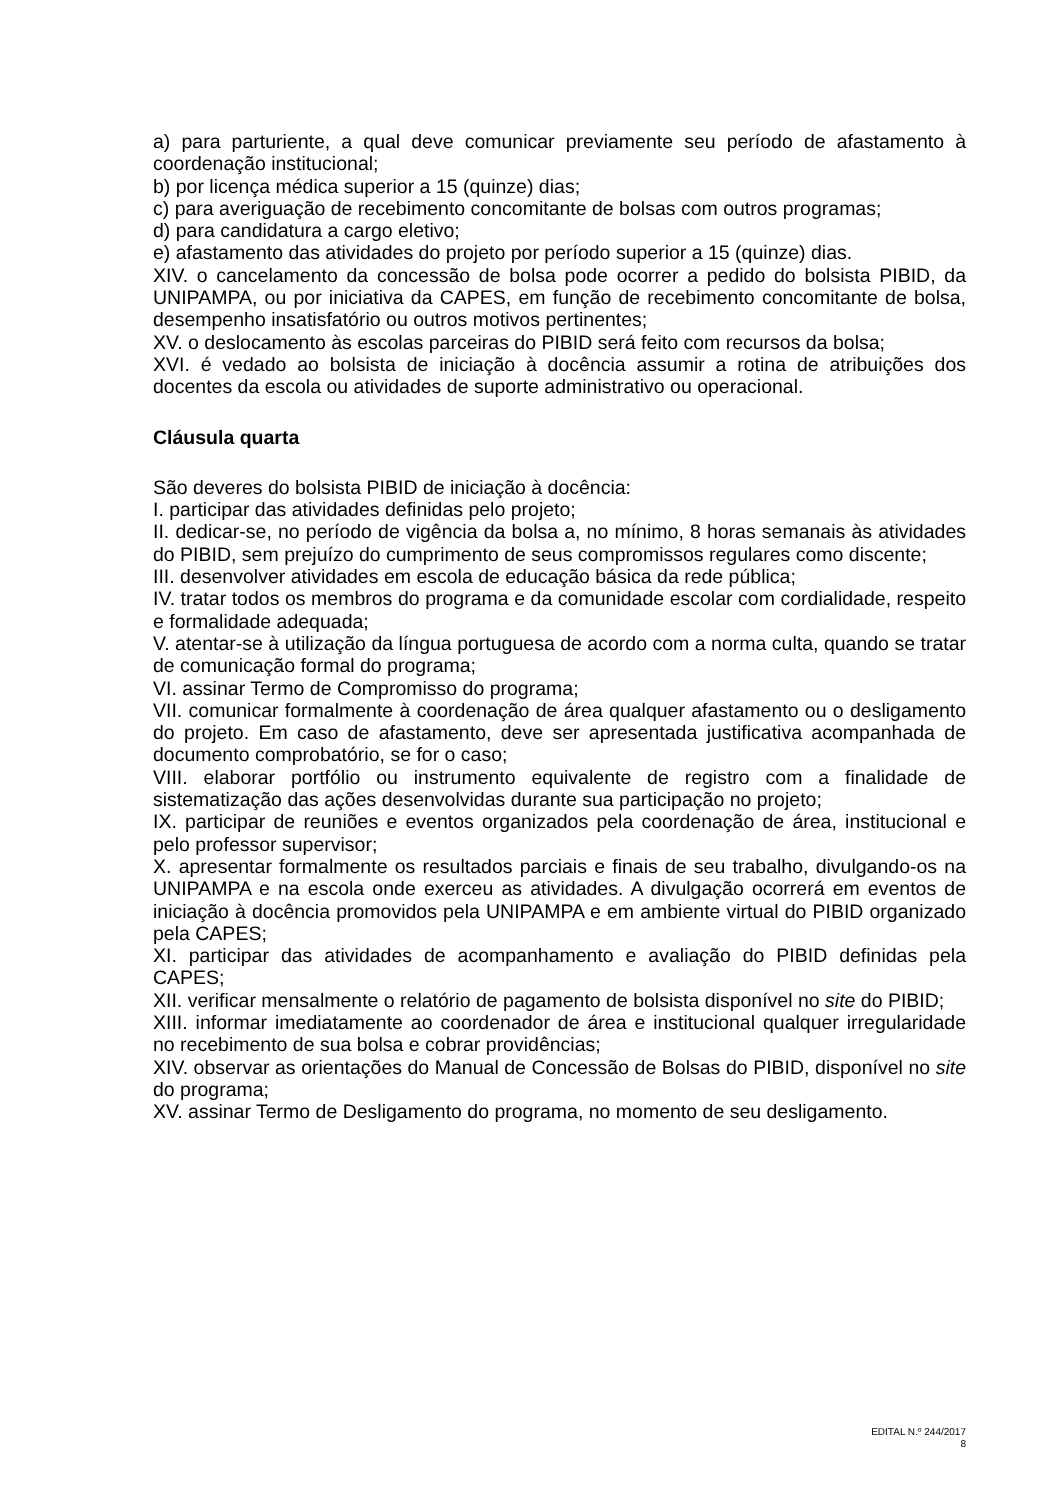a) para parturiente, a qual deve comunicar previamente seu período de afastamento à coordenação institucional;
b) por licença médica superior a 15 (quinze) dias;
c) para averiguação de recebimento concomitante de bolsas com outros programas;
d) para candidatura a cargo eletivo;
e) afastamento das atividades do projeto por período superior a 15 (quinze) dias.
XIV. o cancelamento da concessão de bolsa pode ocorrer a pedido do bolsista PIBID, da UNIPAMPA, ou por iniciativa da CAPES, em função de recebimento concomitante de bolsa, desempenho insatisfatório ou outros motivos pertinentes;
XV. o deslocamento às escolas parceiras do PIBID será feito com recursos da bolsa;
XVI. é vedado ao bolsista de iniciação à docência assumir a rotina de atribuições dos docentes da escola ou atividades de suporte administrativo ou operacional.
Cláusula quarta
São deveres do bolsista PIBID de iniciação à docência:
I. participar das atividades definidas pelo projeto;
II. dedicar-se, no período de vigência da bolsa a, no mínimo, 8 horas semanais às atividades do PIBID, sem prejuízo do cumprimento de seus compromissos regulares como discente;
III. desenvolver atividades em escola de educação básica da rede pública;
IV. tratar todos os membros do programa e da comunidade escolar com cordialidade, respeito e formalidade adequada;
V. atentar-se à utilização da língua portuguesa de acordo com a norma culta, quando se tratar de comunicação formal do programa;
VI. assinar Termo de Compromisso do programa;
VII. comunicar formalmente à coordenação de área qualquer afastamento ou o desligamento do projeto. Em caso de afastamento, deve ser apresentada justificativa acompanhada de documento comprobatório, se for o caso;
VIII. elaborar portfólio ou instrumento equivalente de registro com a finalidade de sistematização das ações desenvolvidas durante sua participação no projeto;
IX. participar de reuniões e eventos organizados pela coordenação de área, institucional e pelo professor supervisor;
X. apresentar formalmente os resultados parciais e finais de seu trabalho, divulgando-os na UNIPAMPA e na escola onde exerceu as atividades. A divulgação ocorrerá em eventos de iniciação à docência promovidos pela UNIPAMPA e em ambiente virtual do PIBID organizado pela CAPES;
XI. participar das atividades de acompanhamento e avaliação do PIBID definidas pela CAPES;
XII. verificar mensalmente o relatório de pagamento de bolsista disponível no site do PIBID;
XIII. informar imediatamente ao coordenador de área e institucional qualquer irregularidade no recebimento de sua bolsa e cobrar providências;
XIV. observar as orientações do Manual de Concessão de Bolsas do PIBID, disponível no site do programa;
XV. assinar Termo de Desligamento do programa, no momento de seu desligamento.
EDITAL N.º 244/2017
8